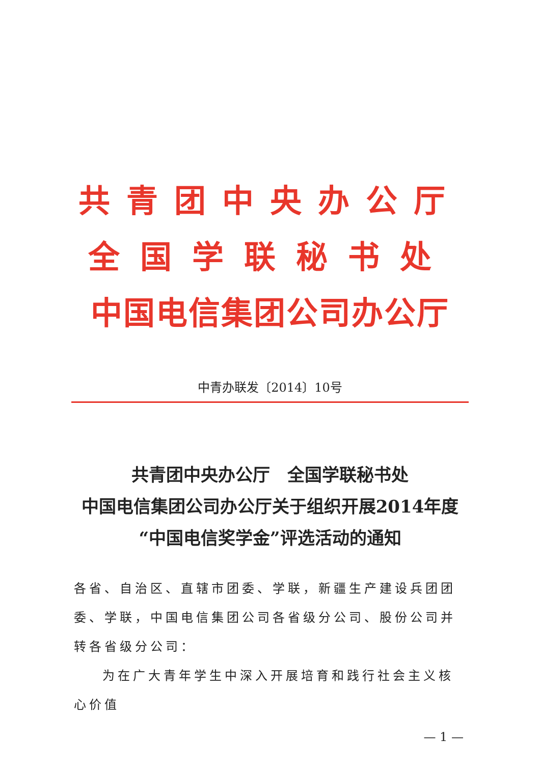共青团中央办公厅
全国学联秘书处
中国电信集团公司办公厅
中青办联发〔2014〕10号
共青团中央办公厅　全国学联秘书处
中国电信集团公司办公厅关于组织开展2014年度
“中国电信奖学金”评选活动的通知
各省、自治区、直辖市团委、学联，新疆生产建设兵团团委、学联，中国电信集团公司各省级分公司、股份公司并转各省级分公司：
为在广大青年学生中深入开展培育和践行社会主义核心价值
— 1 —